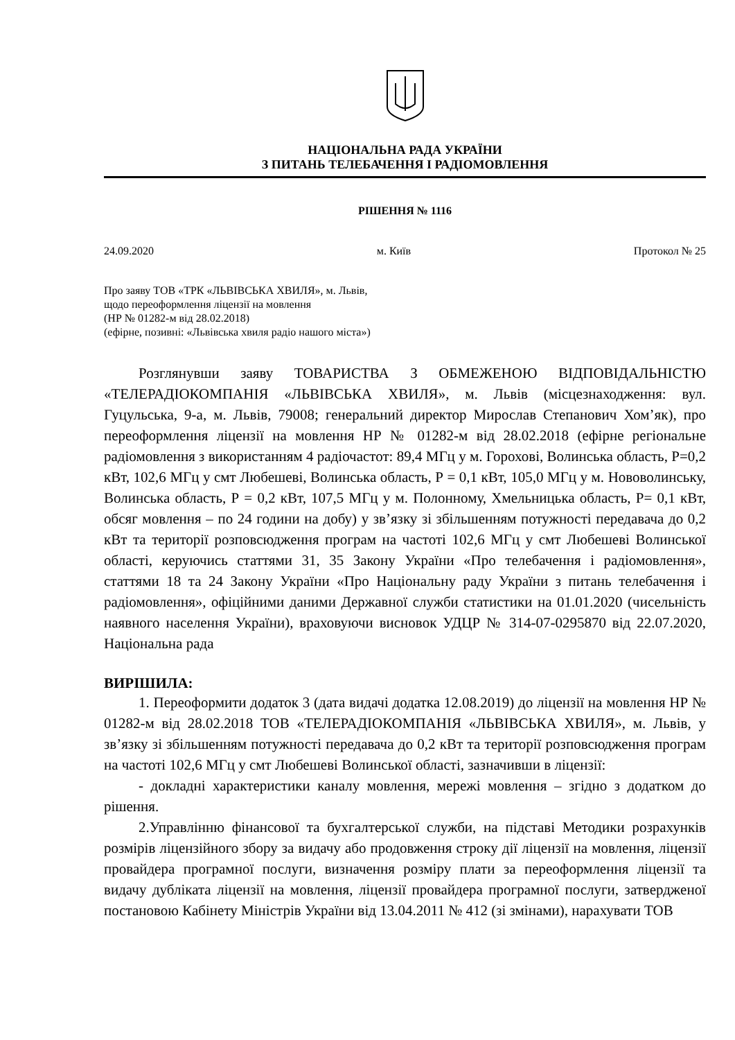НАЦІОНАЛЬНА РАДА УКРАЇНИ
З ПИТАНЬ ТЕЛЕБАЧЕННЯ І РАДІОМОВЛЕННЯ
РІШЕННЯ № 1116
24.09.2020 м. Київ Протокол № 25
Про заяву ТОВ «ТРК «ЛЬВІВСЬКА ХВИЛЯ», м. Львів,
щодо переоформлення ліцензії на мовлення
(НР № 01282-м від 28.02.2018)
(ефірне, позивні: «Львівська хвиля радіо нашого міста»)
Розглянувши заяву ТОВАРИСТВА З ОБМЕЖЕНОЮ ВІДПОВІДАЛЬНІСТЮ «ТЕЛЕРАДІОКОМПАНІЯ «ЛЬВІВСЬКА ХВИЛЯ», м. Львів (місцезнаходження: вул. Гуцульська, 9-а, м. Львів, 79008; генеральний директор Мирослав Степанович Хом’як), про переоформлення ліцензії на мовлення НР № 01282-м від 28.02.2018 (ефірне регіональне радіомовлення з використанням 4 радіочастот: 89,4 МГц у м. Горохові, Волинська область, Р=0,2 кВт, 102,6 МГц у смт Любешеві, Волинська область, Р = 0,1 кВт, 105,0 МГц у м. Нововолинську, Волинська область, Р = 0,2 кВт, 107,5 МГц у м. Полонному, Хмельницька область, Р= 0,1 кВт, обсяг мовлення – по 24 години на добу) у зв’язку зі збільшенням потужності передавача до 0,2 кВт та території розповсюдження програм на частоті 102,6 МГц у смт Любешеві Волинської області, керуючись статтями 31, 35 Закону України «Про телебачення і радіомовлення», статтями 18 та 24 Закону України «Про Національну раду України з питань телебачення і радіомовлення», офіційними даними Державної служби статистики на 01.01.2020 (чисельність наявного населення України), враховуючи висновок УДЦР № 314-07-0295870 від 22.07.2020, Національна рада
ВИРІШИЛА:
1. Переоформити додаток 3 (дата видачі додатка 12.08.2019) до ліцензії на мовлення НР № 01282-м від 28.02.2018 ТОВ «ТЕЛЕРАДІОКОМПАНІЯ «ЛЬВІВСЬКА ХВИЛЯ», м. Львів, у зв’язку зі збільшенням потужності передавача до 0,2 кВт та території розповсюдження програм на частоті 102,6 МГц у смт Любешеві Волинської області, зазначивши в ліцензії:
- докладні характеристики каналу мовлення, мережі мовлення – згідно з додатком до рішення.
2.Управлінню фінансової та бухгалтерської служби, на підставі Методики розрахунків розмірів ліцензійного збору за видачу або продовження строку дії ліцензії на мовлення, ліцензії провайдера програмної послуги, визначення розміру плати за переоформлення ліцензії та видачу дубліката ліцензії на мовлення, ліцензії провайдера програмної послуги, затвердженої постановою Кабінету Міністрів України від 13.04.2011 № 412 (зі змінами), нарахувати ТОВ